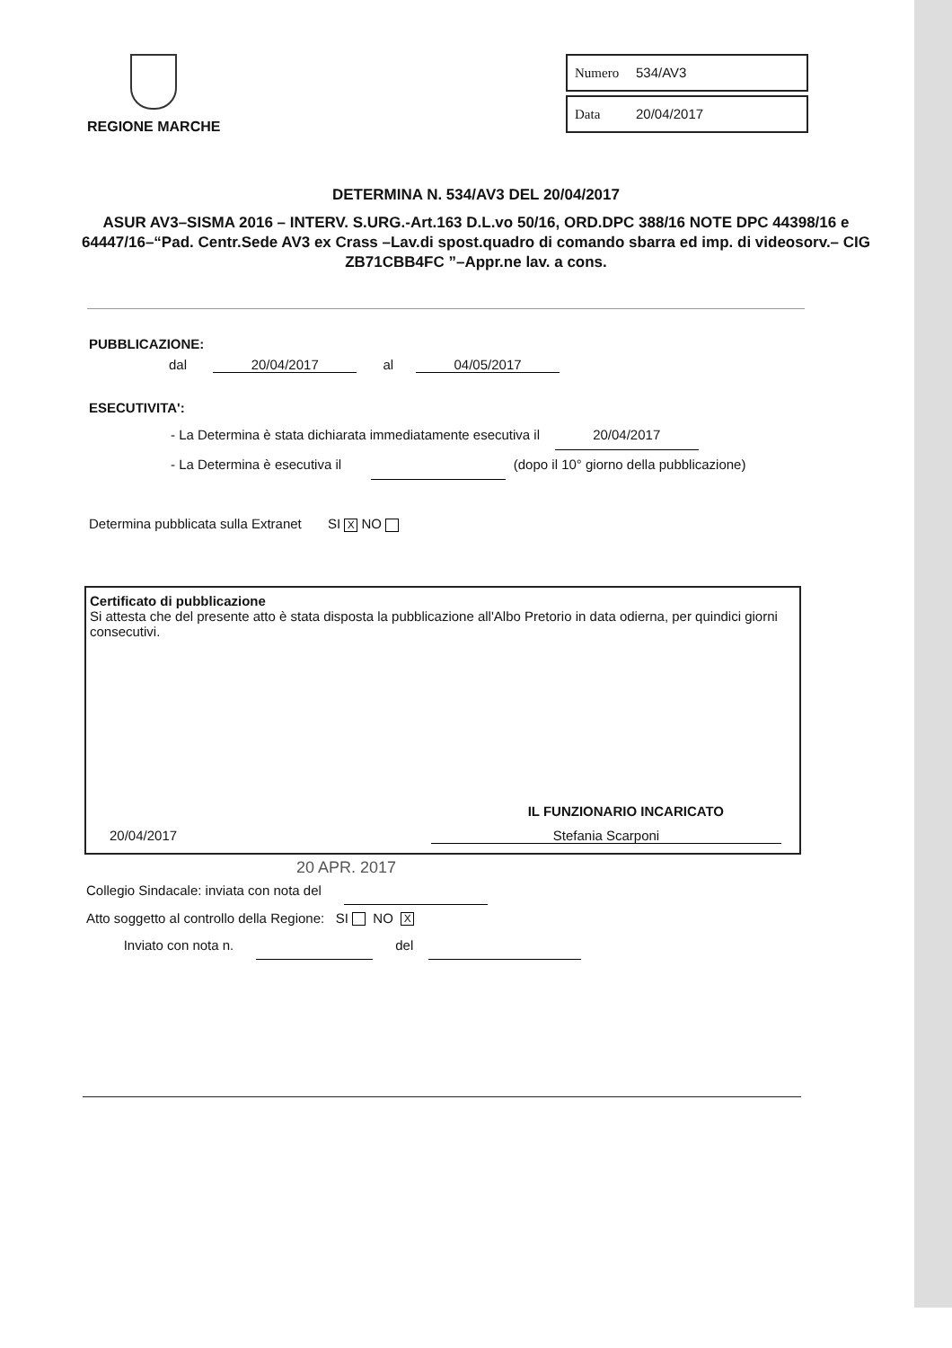REGIONE MARCHE
Numero 534/AV3
Data 20/04/2017
DETERMINA N. 534/AV3 DEL 20/04/2017
ASUR AV3–SISMA 2016 – INTERV. S.URG.-Art.163 D.L.vo 50/16, ORD.DPC 388/16 NOTE DPC 44398/16 e 64447/16–“Pad. Centr.Sede AV3 ex Crass –Lav.di spost.quadro di comando sbarra ed imp. di videosorv.– CIG ZB71CBB4FC ”–Appr.ne lav. a cons.
PUBBLICAZIONE:
dal 20/04/2017 al 04/05/2017
ESECUTIVITA':
- La Determina è stata dichiarata immediatamente esecutiva il 20/04/2017
- La Determina è esecutiva il (dopo il 10° giorno della pubblicazione)
Determina pubblicata sulla Extranet SI X NO
Certificato di pubblicazione
Si attesta che del presente atto è stata disposta la pubblicazione all'Albo Pretorio in data odierna, per quindici giorni consecutivi.
IL FUNZIONARIO INCARICATO
20/04/2017 Stefania Scarponi
20 APR. 2017
Collegio Sindacale: inviata con nota del
Atto soggetto al controllo della Regione: SI NO X
Inviato con nota n. del